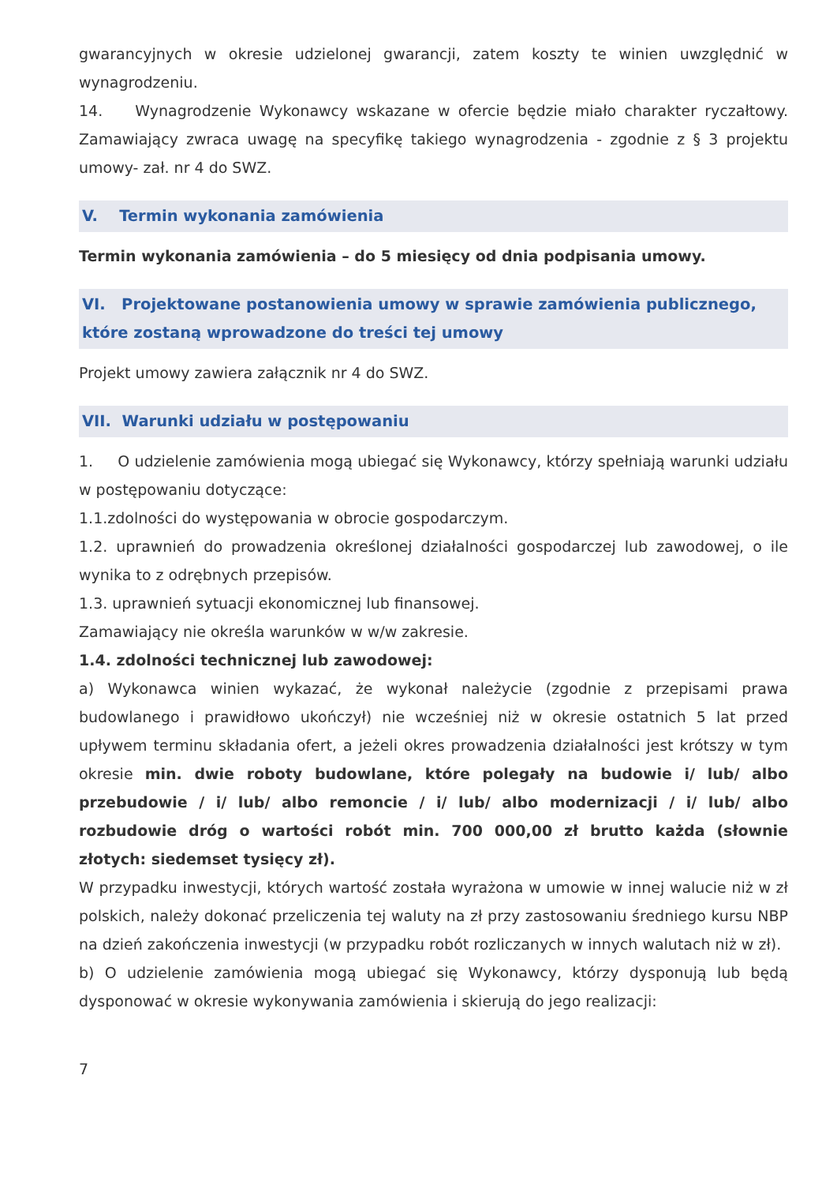gwarancyjnych w okresie udzielonej gwarancji, zatem koszty te winien uwzględnić w wynagrodzeniu.
14. Wynagrodzenie Wykonawcy wskazane w ofercie będzie miało charakter ryczałtowy. Zamawiający zwraca uwagę na specyfikę takiego wynagrodzenia - zgodnie z § 3 projektu umowy- zał. nr 4 do SWZ.
V. Termin wykonania zamówienia
Termin wykonania zamówienia – do 5 miesięcy od dnia podpisania umowy.
VI. Projektowane postanowienia umowy w sprawie zamówienia publicznego, które zostaną wprowadzone do treści tej umowy
Projekt umowy zawiera załącznik nr 4 do SWZ.
VII. Warunki udziału w postępowaniu
1. O udzielenie zamówienia mogą ubiegać się Wykonawcy, którzy spełniają warunki udziału w postępowaniu dotyczące:
1.1.zdolności do występowania w obrocie gospodarczym.
1.2. uprawnień do prowadzenia określonej działalności gospodarczej lub zawodowej, o ile wynika to z odrębnych przepisów.
1.3. uprawnień sytuacji ekonomicznej lub finansowej.
Zamawiający nie określa warunków w w/w zakresie.
1.4. zdolności technicznej lub zawodowej:
a) Wykonawca winien wykazać, że wykonał należycie (zgodnie z przepisami prawa budowlanego i prawidłowo ukończył) nie wcześniej niż w okresie ostatnich 5 lat przed upływem terminu składania ofert, a jeżeli okres prowadzenia działalności jest krótszy w tym okresie min. dwie roboty budowlane, które polegały na budowie i/ lub/ albo przebudowie / i/ lub/ albo remoncie / i/ lub/ albo modernizacji / i/ lub/ albo rozbudowie dróg o wartości robót min. 700 000,00 zł brutto każda (słownie złotych: siedemset tysięcy zł).
W przypadku inwestycji, których wartość została wyrażona w umowie w innej walucie niż w zł polskich, należy dokonać przeliczenia tej waluty na zł przy zastosowaniu średniego kursu NBP na dzień zakończenia inwestycji (w przypadku robót rozliczanych w innych walutach niż w zł).
b) O udzielenie zamówienia mogą ubiegać się Wykonawcy, którzy dysponują lub będą dysponować w okresie wykonywania zamówienia i skierują do jego realizacji:
7